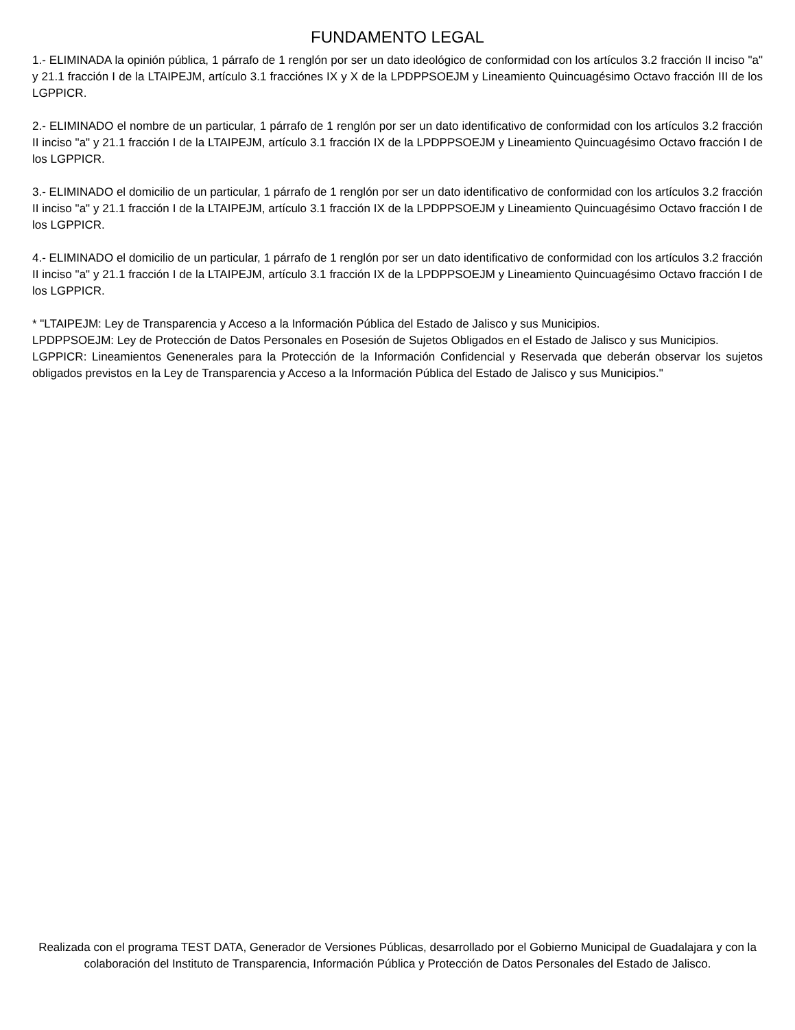FUNDAMENTO LEGAL
1.- ELIMINADA la opinión pública, 1 párrafo de 1 renglón por ser un dato ideológico de conformidad con los artículos 3.2 fracción II inciso "a" y 21.1 fracción I de la LTAIPEJM, artículo 3.1 fracciónes IX y X de la LPDPPSOEJM y Lineamiento Quincuagésimo Octavo fracción III de los LGPPICR.
2.- ELIMINADO el nombre de un particular, 1 párrafo de 1 renglón por ser un dato identificativo de conformidad con los artículos 3.2 fracción II inciso "a" y 21.1 fracción I de la LTAIPEJM, artículo 3.1 fracción IX de la LPDPPSOEJM y Lineamiento Quincuagésimo Octavo fracción I de los LGPPICR.
3.- ELIMINADO el domicilio de un particular, 1 párrafo de 1 renglón por ser un dato identificativo de conformidad con los artículos 3.2 fracción II inciso "a" y 21.1 fracción I de la LTAIPEJM, artículo 3.1 fracción IX de la LPDPPSOEJM y Lineamiento Quincuagésimo Octavo fracción I de los LGPPICR.
4.- ELIMINADO el domicilio de un particular, 1 párrafo de 1 renglón por ser un dato identificativo de conformidad con los artículos 3.2 fracción II inciso "a" y 21.1 fracción I de la LTAIPEJM, artículo 3.1 fracción IX de la LPDPPSOEJM y Lineamiento Quincuagésimo Octavo fracción I de los LGPPICR.
* "LTAIPEJM: Ley de Transparencia y Acceso a la Información Pública del Estado de Jalisco y sus Municipios.
LPDPPSOEJM: Ley de Protección de Datos Personales en Posesión de Sujetos Obligados en el Estado de Jalisco y sus Municipios.
LGPPICR: Lineamientos Genenerales para la Protección de la Información Confidencial y Reservada que deberán observar los sujetos obligados previstos en la Ley de Transparencia y Acceso a la Información Pública del Estado de Jalisco y sus Municipios."
Realizada con el programa TEST DATA, Generador de Versiones Públicas, desarrollado por el Gobierno Municipal de Guadalajara y con la colaboración del Instituto de Transparencia, Información Pública y Protección de Datos Personales del Estado de Jalisco.